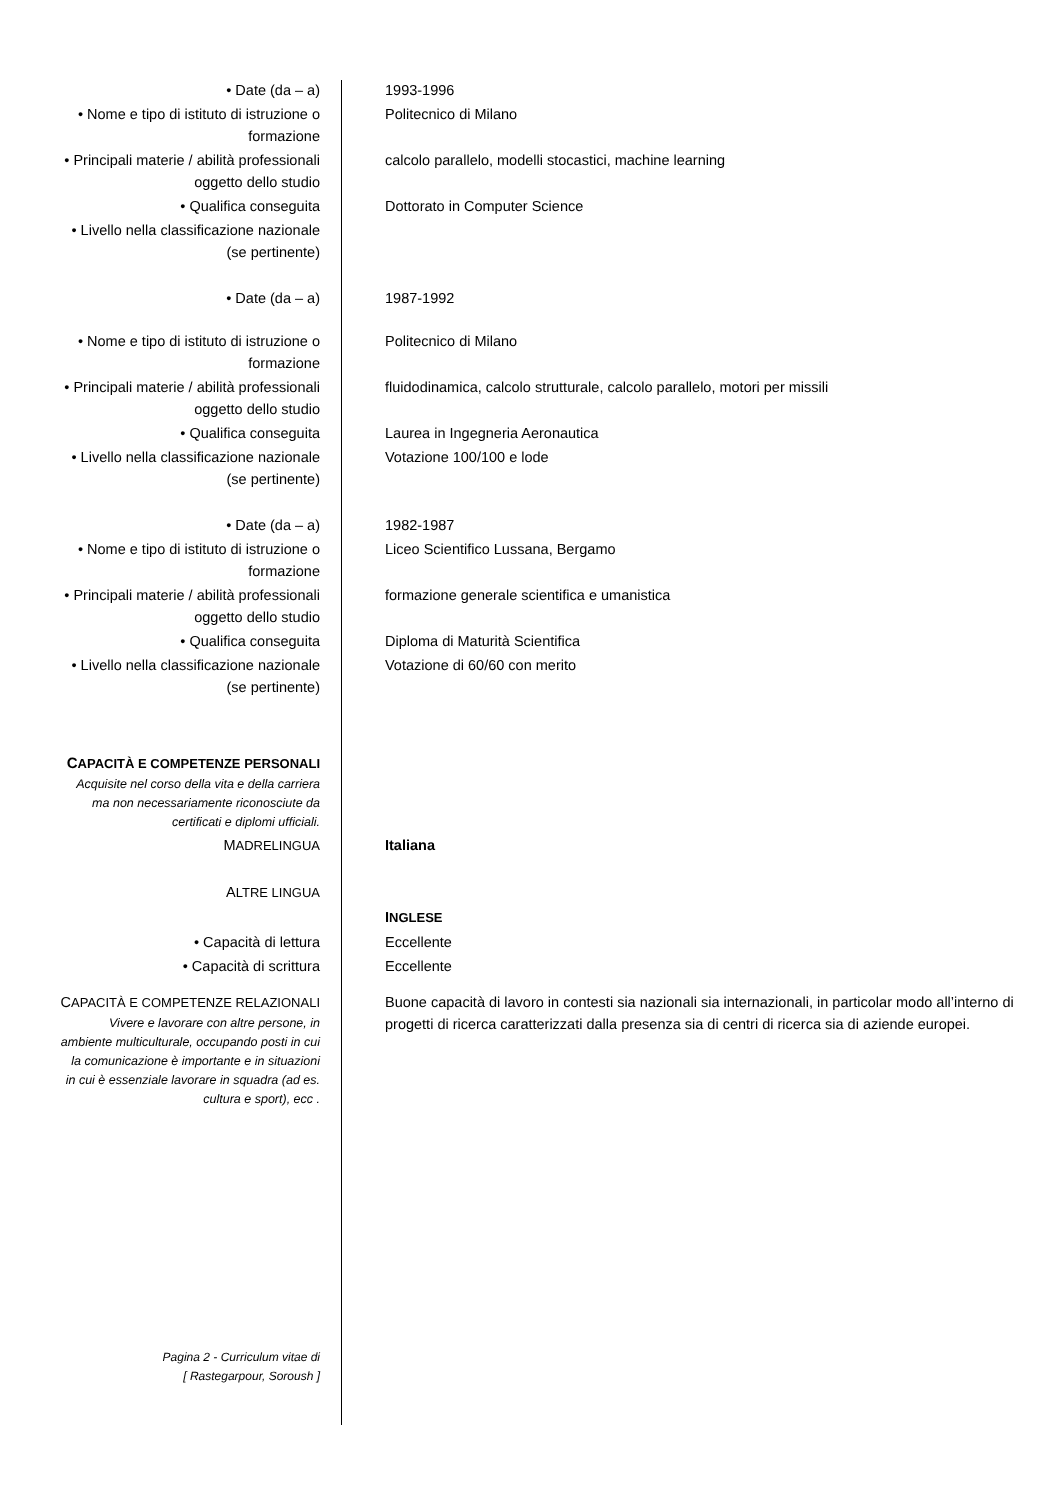| • Date (da – a) | 1993-1996 |
| • Nome e tipo di istituto di istruzione o formazione | Politecnico di Milano |
| • Principali materie / abilità professionali oggetto dello studio | calcolo parallelo, modelli stocastici, machine learning |
| • Qualifica conseguita | Dottorato in Computer Science |
| • Livello nella classificazione nazionale (se pertinente) | |
| • Date (da – a) | 1987-1992 |
| • Nome e tipo di istituto di istruzione o formazione | Politecnico di Milano |
| • Principali materie / abilità professionali oggetto dello studio | fluidodinamica, calcolo strutturale, calcolo parallelo, motori per missili |
| • Qualifica conseguita | Laurea in Ingegneria Aeronautica |
| • Livello nella classificazione nazionale (se pertinente) | Votazione 100/100 e lode |
| • Date (da – a) | 1982-1987 |
| • Nome e tipo di istituto di istruzione o formazione | Liceo Scientifico Lussana, Bergamo |
| • Principali materie / abilità professionali oggetto dello studio | formazione generale scientifica e umanistica |
| • Qualifica conseguita | Diploma di Maturità Scientifica |
| • Livello nella classificazione nazionale (se pertinente) | Votazione di 60/60 con merito |
| C APACITÀ E COMPETENZE PERSONALI Acquisite nel corso della vita e della carriera ma non necessariamente riconosciute da certificati e diplomi ufficiali. | |
| M ADRELINGUA | Italiana |
| A LTRE LINGUA | |
| | I NGLESE |
| • Capacità di lettura | Eccellente |
| • Capacità di scrittura | Eccellente |
| C APACITÀ E COMPETENZE RELAZIONALI Vivere e lavorare con altre persone, in ambiente multiculturale, occupando posti in cui la comunicazione è importante e in situazioni in cui è essenziale lavorare in squadra (ad es. cultura e sport), ecc . | Buone capacità di lavoro in contesti sia nazionali sia internazionali, in particolar modo all’interno di progetti di ricerca caratterizzati dalla presenza sia di centri di ricerca sia di aziende europei. |
| Pagina 2 - Curriculum vitae di [ Rastegarpour, Soroush ] | |